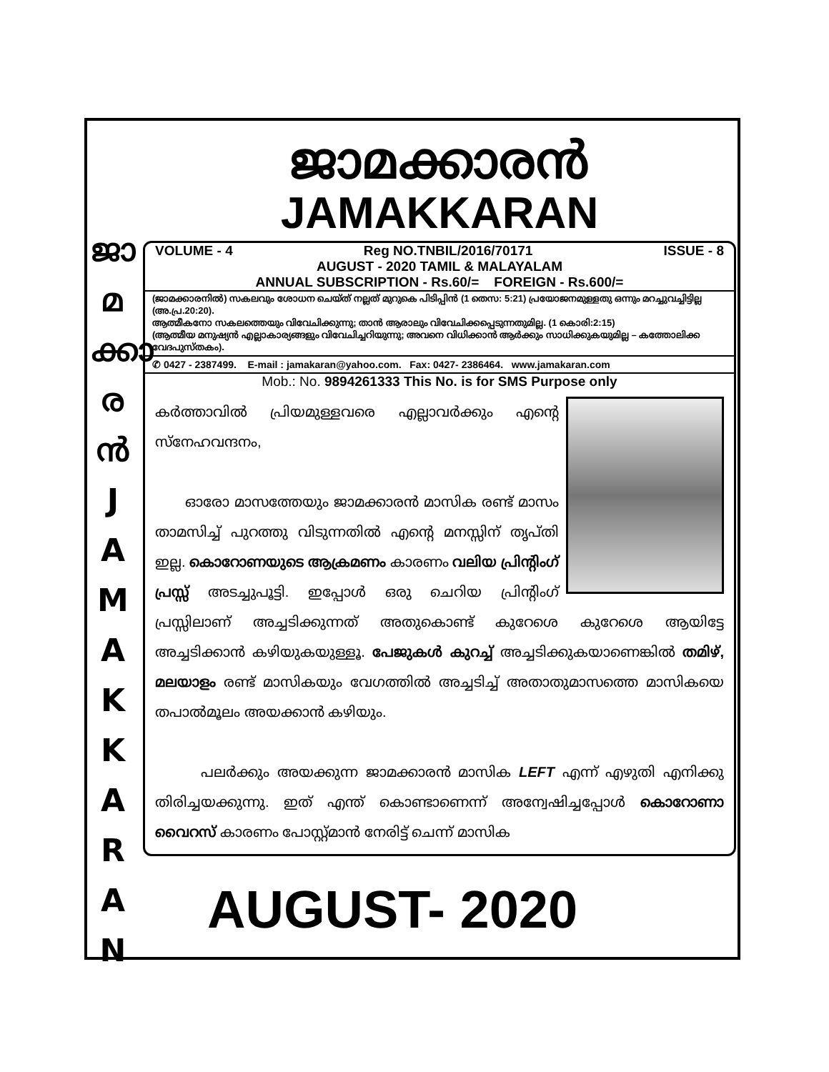ജാ
മ
ക്കാ
ര
ൻ
J
A
M
A
K
K
A
R
A
N
ജാമക്കാരൻ
JAMAKKARAN
VOLUME - 4 Reg NO.TNBIL/2016/70171 ISSUE - 8
AUGUST - 2020 TAMIL & MALAYALAM
ANNUAL SUBSCRIPTION - Rs.60/= FOREIGN - Rs.600/=
(ജാമക്കാരനിൽ) സകലവും ശോധന ചെയ്ത് നല്ലത് മുറുകെ പിടിപ്പിൻ (1 തെസ: 5:21) പ്രയോജനമുള്ളതു ഒന്നും മറച്ചുവച്ചിട്ടില്ല (അ.പ്ര.20:20).
ആത്മീകനോ സകലത്തെയും വിവേചിക്കുന്നു; താൻ ആരാലും വിവേചിക്കപ്പെടുന്നതുമില്ല. (1 കൊരി:2:15)
(ആത്മീയ മനുഷ്യൻ എല്ലാകാര്യങ്ങളും വിവേചിച്ചറിയുന്നു; അവനെ വിധിക്കാൻ ആർക്കും സാധിക്കുകയുമില്ല – കത്തോലിക്ക വേദപുസ്തകം).
✆ 0427 - 2387499. E-mail : jamakaran@yahoo.com. Fax: 0427- 2386464. www.jamakaran.com
Mob.: No. 9894261333 This No. is for SMS Purpose only
കർത്താവിൽ പ്രിയമുള്ളവരെ എല്ലാവർക്കും എന്റെ സ്നേഹവന്ദനം,
ഓരോ മാസത്തേയും ജാമക്കാരൻ മാസിക രണ്ട് മാസം താമസിച്ച് പുറത്തു വിടുന്നതിൽ എന്റെ മനസ്സിന് തൃപ്തി ഇല്ല. കൊറോണയുടെ ആക്രമണം കാരണം വലിയ പ്രിന്റിംഗ് പ്രസ്സ് അടച്ചുപൂട്ടി. ഇപ്പോൾ ഒരു ചെറിയ പ്രിന്റിംഗ് പ്രസ്സിലാണ് അച്ചടിക്കുന്നത് അതുകൊണ്ട് കുറേശെ കുറേശെ ആയിട്ടേ അച്ചടിക്കാൻ കഴിയുകയുള്ളൂ. പേജുകൾ കുറച്ച് അച്ചടിക്കുകയാണെങ്കിൽ തമിഴ്, മലയാളം രണ്ട് മാസികയും വേഗത്തിൽ അച്ചടിച്ച് അതാതുമാസത്തെ മാസികയെ തപാൽമൂലം അയക്കാൻ കഴിയും.
പലർക്കും അയക്കുന്ന ജാമക്കാരൻ മാസിക LEFT എന്ന് എഴുതി എനിക്കു തിരിച്ചയക്കുന്നു. ഇത് എന്ത് കൊണ്ടാണെന്ന് അന്വേഷിച്ചപ്പോൾ കൊറോണാ വൈറസ് കാരണം പോസ്റ്റ്മാൻ നേരിട്ട് ചെന്ന് മാസിക
AUGUST- 2020